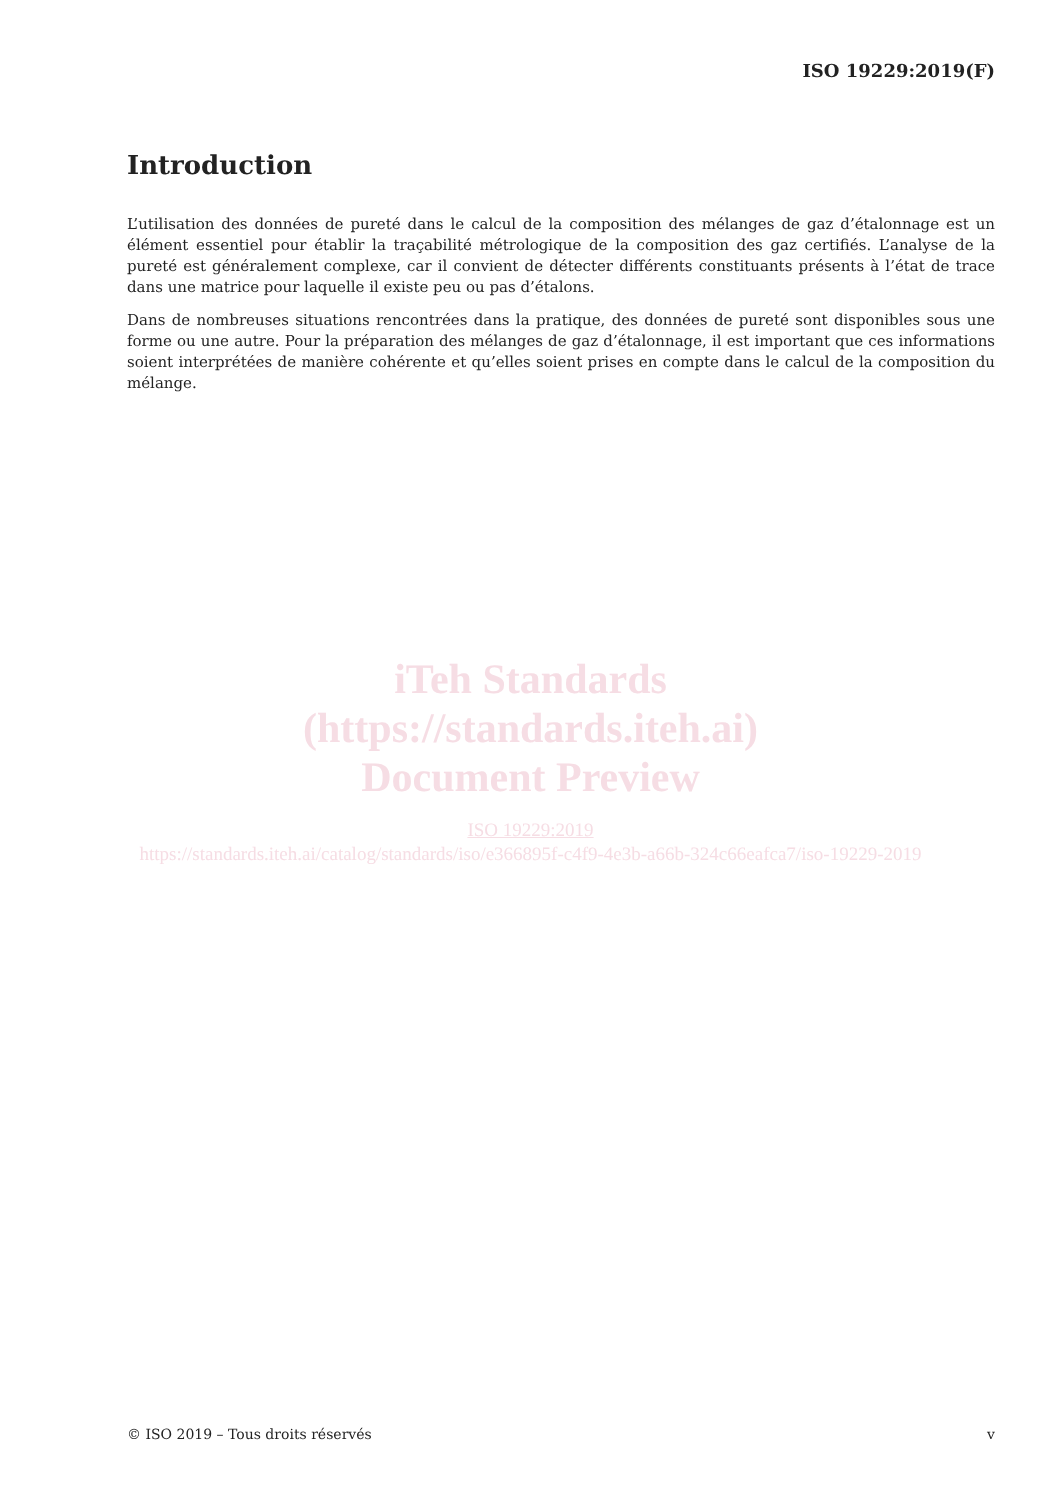ISO 19229:2019(F)
Introduction
L’utilisation des données de pureté dans le calcul de la composition des mélanges de gaz d’étalonnage est un élément essentiel pour établir la traçabilité métrologique de la composition des gaz certifiés. L’analyse de la pureté est généralement complexe, car il convient de détecter différents constituants présents à l’état de trace dans une matrice pour laquelle il existe peu ou pas d’étalons.
Dans de nombreuses situations rencontrées dans la pratique, des données de pureté sont disponibles sous une forme ou une autre. Pour la préparation des mélanges de gaz d’étalonnage, il est important que ces informations soient interprétées de manière cohérente et qu’elles soient prises en compte dans le calcul de la composition du mélange.
iTeh Standards
(https://standards.iteh.ai)
Document Preview
ISO 19229:2019
https://standards.iteh.ai/catalog/standards/iso/e366895f-c4f9-4e3b-a66b-324c66eafca7/iso-19229-2019
© ISO 2019 – Tous droits réservés v